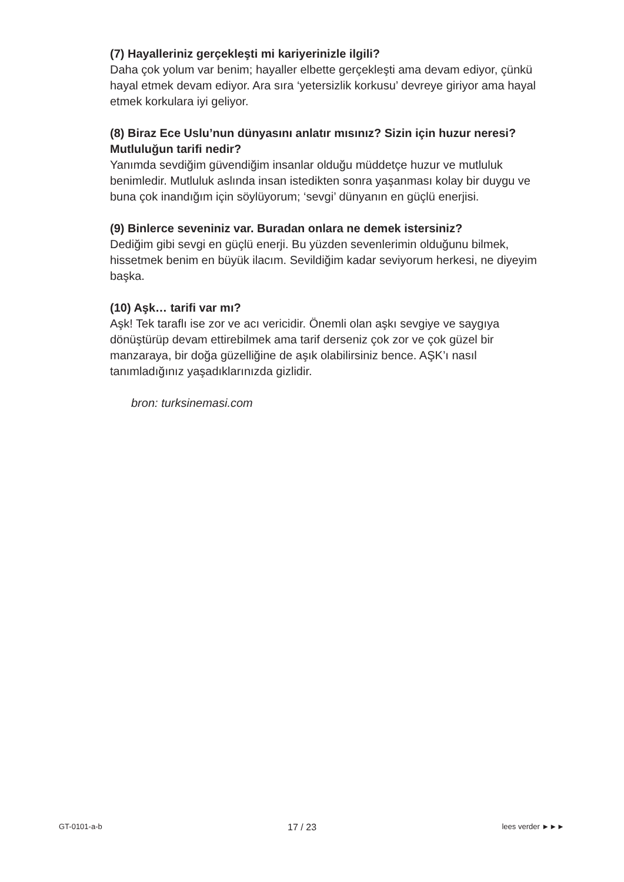(7) Hayalleriniz gerçekleşti mi kariyerinizle ilgili?
Daha çok yolum var benim; hayaller elbette gerçekleşti ama devam ediyor, çünkü hayal etmek devam ediyor. Ara sıra ‘yetersizlik korkusu’ devreye giriyor ama hayal etmek korkulara iyi geliyor.
(8) Biraz Ece Uslu’nun dünyasını anlatır mısınız? Sizin için huzur neresi? Mutluluğun tarifi nedir?
Yanımda sevdiğim güvendiğim insanlar olduğu müddetçe huzur ve mutluluk benimledir. Mutluluk aslında insan istedikten sonra yaşanması kolay bir duygu ve buna çok inandığım için söylüyorum; ‘sevgi’ dünyanın en güçlü enerjisi.
(9) Binlerce seveniniz var. Buradan onlara ne demek istersiniz?
Dediğim gibi sevgi en güçlü enerji. Bu yüzden sevenlerimin olduğunu bilmek, hissetmek benim en büyük ilacım. Sevildiğim kadar seviyorum herkesi, ne diyeyim başka.
(10) Aşk… tarifi var mı?
Aşk! Tek taraflı ise zor ve acı vericidir. Önemli olan aşkı sevgiye ve saygıya dönüştürüp devam ettirebilmek ama tarif derseniz çok zor ve çok güzel bir manzaraya, bir doğa güzelliğine de aşık olabilirsiniz bence. AŞK’ı nasıl tanımladığınız yaşadıklarınızda gizlidir.
bron: turksinemasi.com
GT-0101-a-b 17 / 23 lees verder ►►►